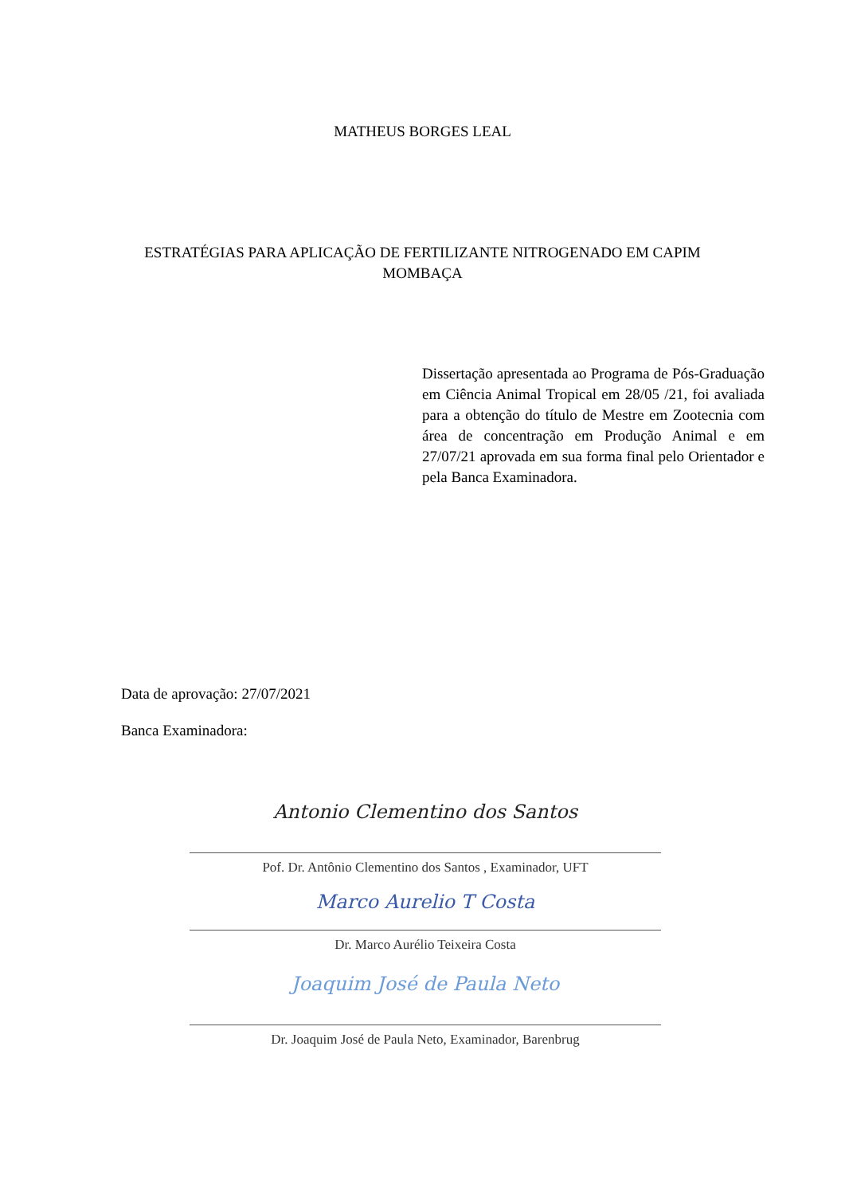MATHEUS BORGES LEAL
ESTRATÉGIAS PARA APLICAÇÃO DE FERTILIZANTE NITROGENADO EM CAPIM
MOMBAÇA
Dissertação apresentada ao Programa de Pós-Graduação em Ciência Animal Tropical em 28/05 /21, foi avaliada para a obtenção do título de Mestre em Zootecnia com área de concentração em Produção Animal e em 27/07/21 aprovada em sua forma final pelo Orientador e pela Banca Examinadora.
Data de aprovação: 27/07/2021
Banca Examinadora:
Antonio Clementino dos Santos
Pof. Dr. Antônio Clementino dos Santos , Examinador, UFT
Marco Aurelio T Costa
Dr. Marco Aurélio Teixeira Costa
Joaquim José de Paula Neto
Dr. Joaquim José de Paula Neto, Examinador, Barenbrug